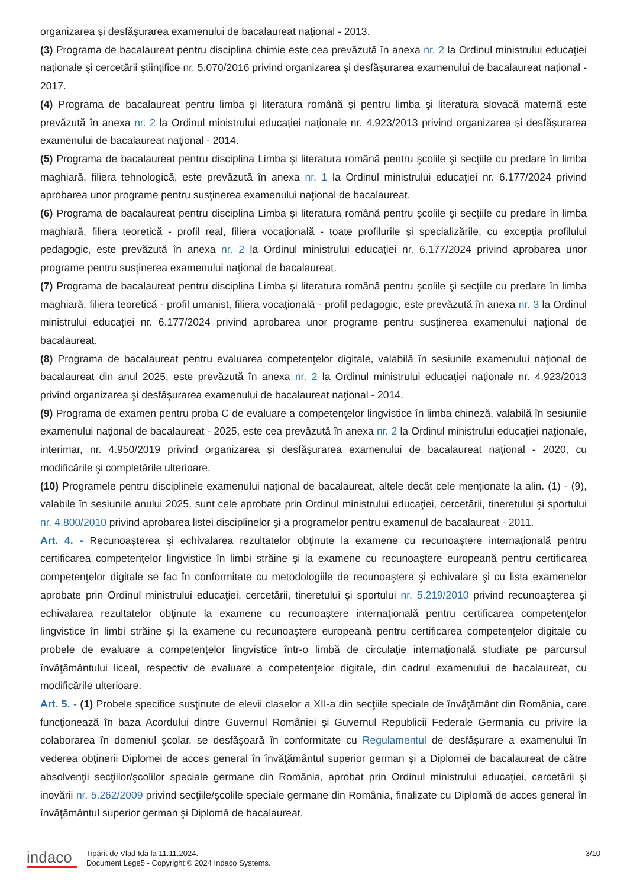organizarea şi desfăşurarea examenului de bacalaureat naţional - 2013.
(3) Programa de bacalaureat pentru disciplina chimie este cea prevăzută în anexa nr. 2 la Ordinul ministrului educaţiei naţionale şi cercetării ştiinţifice nr. 5.070/2016 privind organizarea şi desfăşurarea examenului de bacalaureat naţional - 2017.
(4) Programa de bacalaureat pentru limba şi literatura română şi pentru limba şi literatura slovacă maternă este prevăzută în anexa nr. 2 la Ordinul ministrului educaţiei naţionale nr. 4.923/2013 privind organizarea şi desfăşurarea examenului de bacalaureat naţional - 2014.
(5) Programa de bacalaureat pentru disciplina Limba şi literatura română pentru şcolile şi secţiile cu predare în limba maghiară, filiera tehnologică, este prevăzută în anexa nr. 1 la Ordinul ministrului educaţiei nr. 6.177/2024 privind aprobarea unor programe pentru susţinerea examenului naţional de bacalaureat.
(6) Programa de bacalaureat pentru disciplina Limba şi literatura română pentru şcolile şi secţiile cu predare în limba maghiară, filiera teoretică - profil real, filiera vocaţională - toate profilurile şi specializările, cu excepţia profilului pedagogic, este prevăzută în anexa nr. 2 la Ordinul ministrului educaţiei nr. 6.177/2024 privind aprobarea unor programe pentru susţinerea examenului naţional de bacalaureat.
(7) Programa de bacalaureat pentru disciplina Limba şi literatura română pentru şcolile şi secţiile cu predare în limba maghiară, filiera teoretică - profil umanist, filiera vocaţională - profil pedagogic, este prevăzută în anexa nr. 3 la Ordinul ministrului educaţiei nr. 6.177/2024 privind aprobarea unor programe pentru susţinerea examenului naţional de bacalaureat.
(8) Programa de bacalaureat pentru evaluarea competenţelor digitale, valabilă în sesiunile examenului naţional de bacalaureat din anul 2025, este prevăzută în anexa nr. 2 la Ordinul ministrului educaţiei naţionale nr. 4.923/2013 privind organizarea şi desfăşurarea examenului de bacalaureat naţional - 2014.
(9) Programa de examen pentru proba C de evaluare a competenţelor lingvistice în limba chineză, valabilă în sesiunile examenului naţional de bacalaureat - 2025, este cea prevăzută în anexa nr. 2 la Ordinul ministrului educaţiei naţionale, interimar, nr. 4.950/2019 privind organizarea şi desfăşurarea examenului de bacalaureat naţional - 2020, cu modificările şi completările ulterioare.
(10) Programele pentru disciplinele examenului naţional de bacalaureat, altele decât cele menţionate la alin. (1) - (9), valabile în sesiunile anului 2025, sunt cele aprobate prin Ordinul ministrului educaţiei, cercetării, tineretului şi sportului nr. 4.800/2010 privind aprobarea listei disciplinelor şi a programelor pentru examenul de bacalaureat - 2011.
Art. 4. - Recunoaşterea şi echivalarea rezultatelor obţinute la examene cu recunoaştere internaţională pentru certificarea competenţelor lingvistice în limbi străine şi la examene cu recunoaştere europeană pentru certificarea competenţelor digitale se fac în conformitate cu metodologiile de recunoaştere şi echivalare şi cu lista examenelor aprobate prin Ordinul ministrului educaţiei, cercetării, tineretului şi sportului nr. 5.219/2010 privind recunoaşterea şi echivalarea rezultatelor obţinute la examene cu recunoaştere internaţională pentru certificarea competenţelor lingvistice în limbi străine şi la examene cu recunoaştere europeană pentru certificarea competenţelor digitale cu probele de evaluare a competenţelor lingvistice într-o limbă de circulaţie internaţională studiate pe parcursul învăţământului liceal, respectiv de evaluare a competenţelor digitale, din cadrul examenului de bacalaureat, cu modificările ulterioare.
Art. 5. - (1) Probele specifice susţinute de elevii claselor a XII-a din secţiile speciale de învăţământ din România, care funcţionează în baza Acordului dintre Guvernul României şi Guvernul Republicii Federale Germania cu privire la colaborarea în domeniul şcolar, se desfăşoară în conformitate cu Regulamentul de desfăşurare a examenului în vederea obţinerii Diplomei de acces general în învăţământul superior german şi a Diplomei de bacalaureat de către absolvenţii secţiilor/şcolilor speciale germane din România, aprobat prin Ordinul ministrului educaţiei, cercetării şi inovării nr. 5.262/2009 privind secţiile/şcolile speciale germane din România, finalizate cu Diplomă de acces general în învăţământul superior german şi Diplomă de bacalaureat.
indaco
Tipărit de Vlad Ida la 11.11.2024.
Document Lege5 - Copyright © 2024 Indaco Systems.
3/10